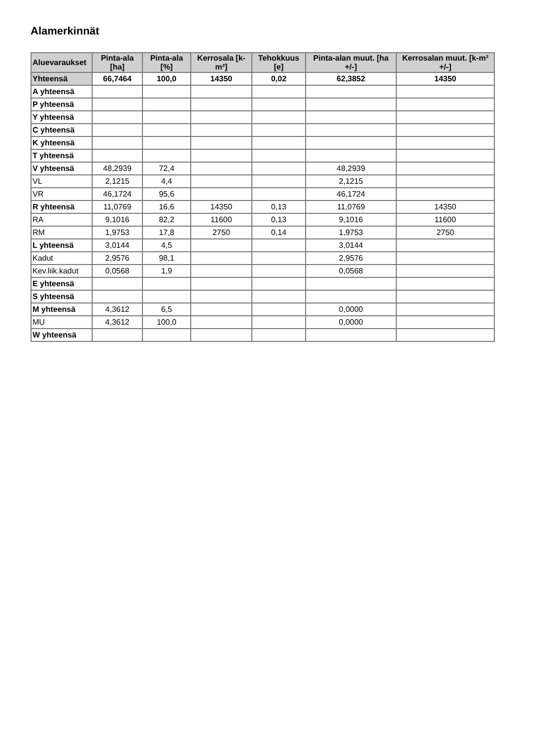Alamerkinnät
| Aluevaraukset | Pinta-ala [ha] | Pinta-ala [%] | Kerrosala [k-m²] | Tehokkuus [e] | Pinta-alan muut. [ha +/-] | Kerrosalan muut. [k-m² +/-] |
| --- | --- | --- | --- | --- | --- | --- |
| Yhteensä | 66,7464 | 100,0 | 14350 | 0,02 | 62,3852 | 14350 |
| A yhteensä | | | | | | |
| P yhteensä | | | | | | |
| Y yhteensä | | | | | | |
| C yhteensä | | | | | | |
| K yhteensä | | | | | | |
| T yhteensä | | | | | | |
| V yhteensä | 48,2939 | 72,4 | | | 48,2939 | |
| VL | 2,1215 | 4,4 | | | 2,1215 | |
| VR | 46,1724 | 95,6 | | | 46,1724 | |
| R yhteensä | 11,0769 | 16,6 | 14350 | 0,13 | 11,0769 | 14350 |
| RA | 9,1016 | 82,2 | 11600 | 0,13 | 9,1016 | 11600 |
| RM | 1,9753 | 17,8 | 2750 | 0,14 | 1,9753 | 2750 |
| L yhteensä | 3,0144 | 4,5 | | | 3,0144 | |
| Kadut | 2,9576 | 98,1 | | | 2,9576 | |
| Kev.liik.kadut | 0,0568 | 1,9 | | | 0,0568 | |
| E yhteensä | | | | | | |
| S yhteensä | | | | | | |
| M yhteensä | 4,3612 | 6,5 | | | 0,0000 | |
| MU | 4,3612 | 100,0 | | | 0,0000 | |
| W yhteensä | | | | | | |